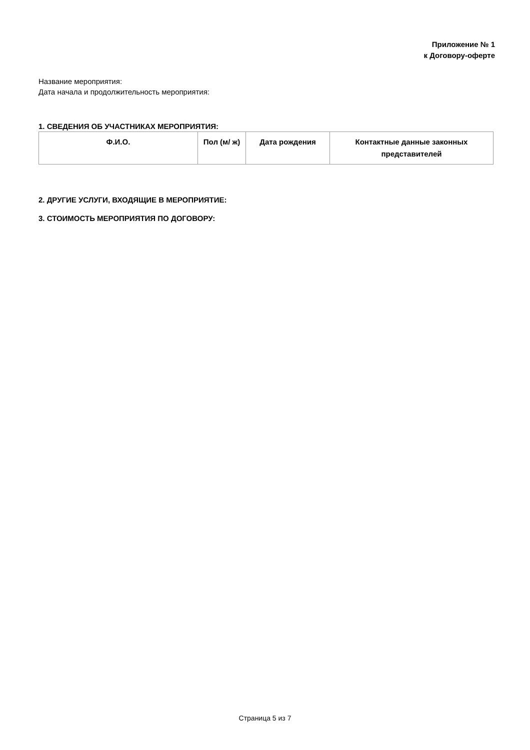Приложение № 1
к Договору-оферте
Название мероприятия:
Дата начала и продолжительность мероприятия:
1. СВЕДЕНИЯ ОБ УЧАСТНИКАХ МЕРОПРИЯТИЯ:
| Ф.И.О. | Пол (м/ ж) | Дата рождения | Контактные данные законных представителей |
| --- | --- | --- | --- |
2. ДРУГИЕ УСЛУГИ, ВХОДЯЩИЕ В МЕРОПРИЯТИЕ:
3. СТОИМОСТЬ МЕРОПРИЯТИЯ ПО ДОГОВОРУ:
Страница 5 из 7